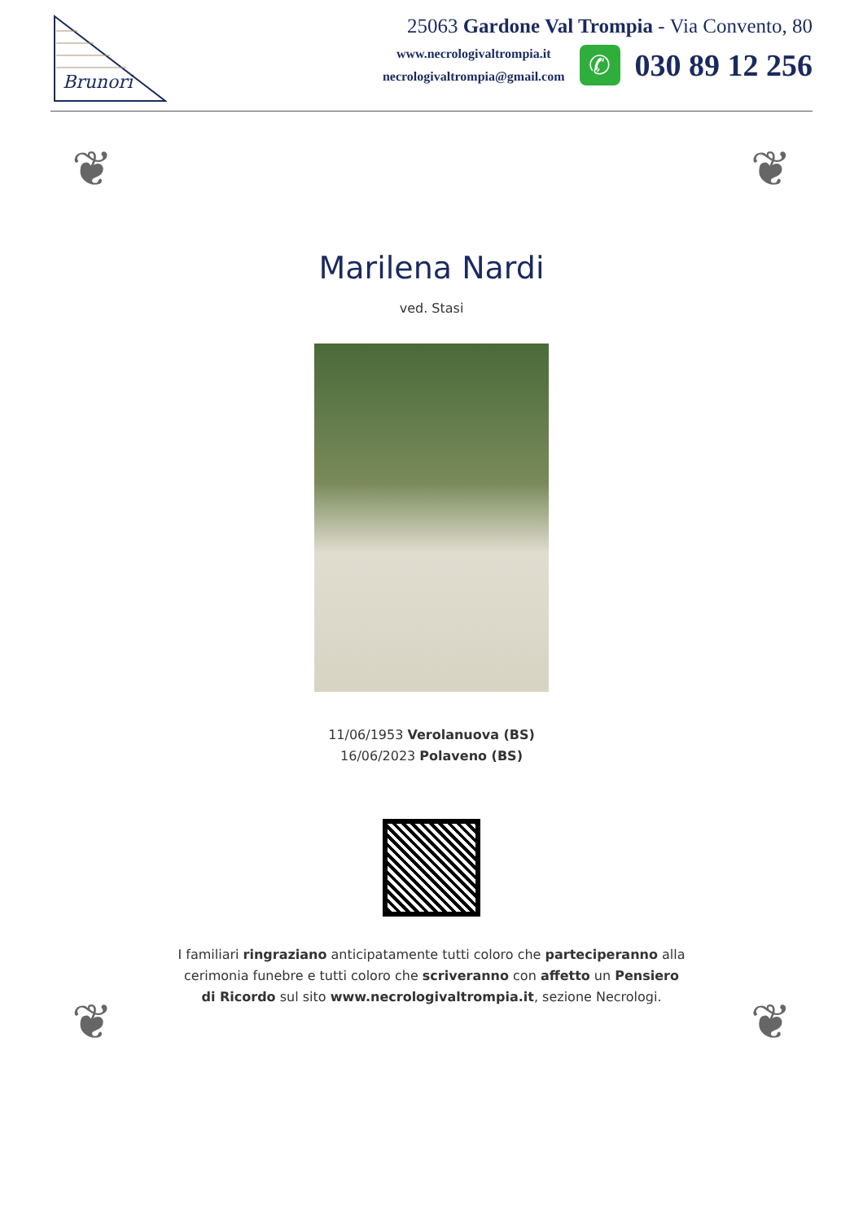Brunori
25063 Gardone Val Trompia - Via Convento, 80
www.necrologivaltrompia.it
necrologivaltrompia@gmail.com
✆
030 89 12 256
❦ ❦
❦ ❦
Marilena Nardi
ved. Stasi
11/06/1953 Verolanuova (BS)
16/06/2023 Polaveno (BS)
I familiari ringraziano anticipatamente tutti coloro che parteciperanno alla cerimonia funebre e tutti coloro che scriveranno con affetto un Pensiero di Ricordo sul sito www.necrologivaltrompia.it, sezione Necrologi.